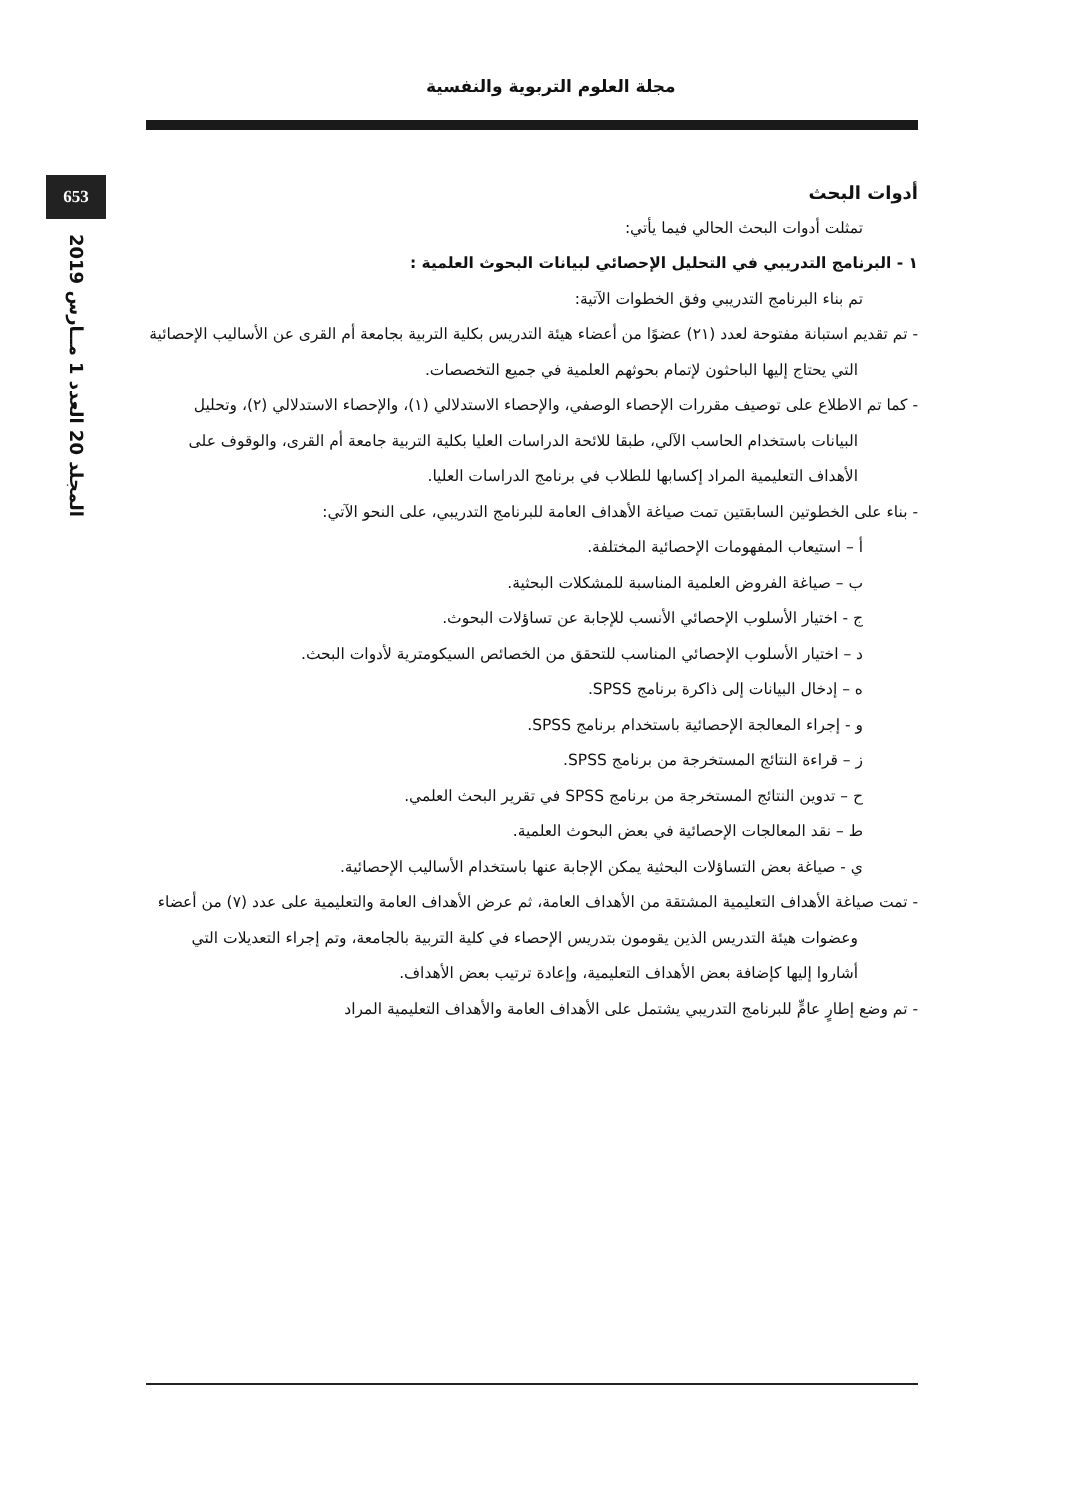مجلة العلوم التربوية والنفسية
653
المجلد 20 العدد 1 مــارس 2019
أدوات البحث
تمثلت أدوات البحث الحالي فيما يأتي:
١ - البرنامج التدريبي في التحليل الإحصائي لبيانات البحوث العلمية :
تم بناء البرنامج التدريبي وفق الخطوات الآتية:
- تم تقديم استبانة مفتوحة لعدد (٢١) عضوًا من أعضاء هيئة التدريس بكلية التربية بجامعة أم القرى عن الأساليب الإحصائية التي يحتاج إليها الباحثون لإتمام بحوثهم العلمية في جميع التخصصات.
- كما تم الاطلاع على توصيف مقررات الإحصاء الوصفي، والإحصاء الاستدلالي (١)، والإحصاء الاستدلالي (٢)، وتحليل البيانات باستخدام الحاسب الآلي، طبقا للائحة الدراسات العليا بكلية التربية جامعة أم القرى، والوقوف على الأهداف التعليمية المراد إكسابها للطلاب في برنامج الدراسات العليا.
- بناء على الخطوتين السابقتين تمت صياغة الأهداف العامة للبرنامج التدريبي، على النحو الآتي:
أ – استيعاب المفهومات الإحصائية المختلفة.
ب – صياغة الفروض العلمية المناسبة للمشكلات البحثية.
ج - اختيار الأسلوب الإحصائي الأنسب للإجابة عن تساؤلات البحوث.
د – اختيار الأسلوب الإحصائي المناسب للتحقق من الخصائص السيكومترية لأدوات البحث.
ه – إدخال البيانات إلى ذاكرة برنامج SPSS.
و - إجراء المعالجة الإحصائية باستخدام برنامج SPSS.
ز – قراءة النتائج المستخرجة من برنامج SPSS.
ح – تدوين النتائج المستخرجة من برنامج SPSS في تقرير البحث العلمي.
ط – نقد المعالجات الإحصائية في بعض البحوث العلمية.
ي - صياغة بعض التساؤلات البحثية يمكن الإجابة عنها باستخدام الأساليب الإحصائية.
- تمت صياغة الأهداف التعليمية المشتقة من الأهداف العامة، ثم عرض الأهداف العامة والتعليمية على عدد (٧) من أعضاء وعضوات هيئة التدريس الذين يقومون بتدريس الإحصاء في كلية التربية بالجامعة، وتم إجراء التعديلات التي أشاروا إليها كإضافة بعض الأهداف التعليمية، وإعادة ترتيب بعض الأهداف.
- تم وضع إطارٍ عامٍّ للبرنامج التدريبي يشتمل على الأهداف العامة والأهداف التعليمية المراد